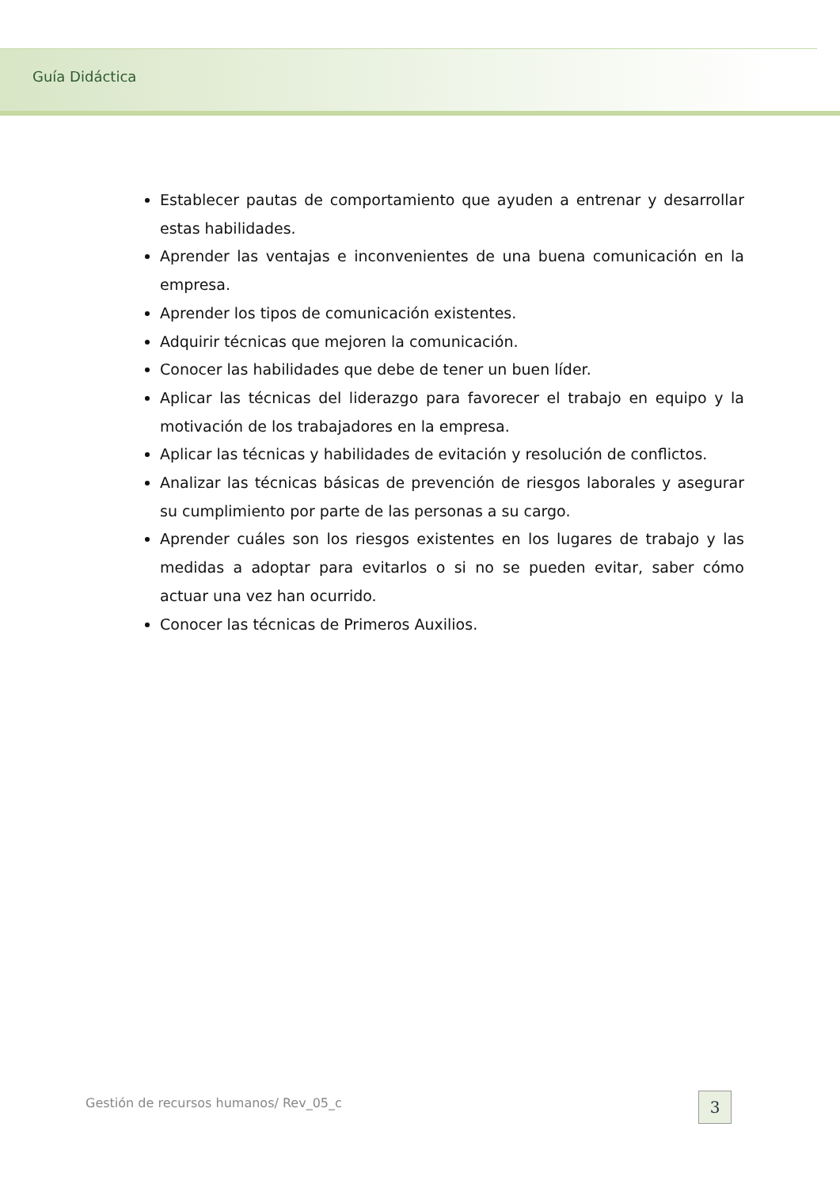Guía Didáctica
Establecer pautas de comportamiento que ayuden a entrenar y desarrollar estas habilidades.
Aprender las ventajas e inconvenientes de una buena comunicación en la empresa.
Aprender los tipos de comunicación existentes.
Adquirir técnicas que mejoren la comunicación.
Conocer las habilidades que debe de tener un buen líder.
Aplicar las técnicas del liderazgo para favorecer el trabajo en equipo y la motivación de los trabajadores en la empresa.
Aplicar las técnicas y habilidades de evitación y resolución de conflictos.
Analizar las técnicas básicas de prevención de riesgos laborales y asegurar su cumplimiento por parte de las personas a su cargo.
Aprender cuáles son los riesgos existentes en los lugares de trabajo y las medidas a adoptar para evitarlos o si no se pueden evitar, saber cómo actuar una vez han ocurrido.
Conocer las técnicas de Primeros Auxilios.
Gestión de recursos humanos/ Rev_05_c
3